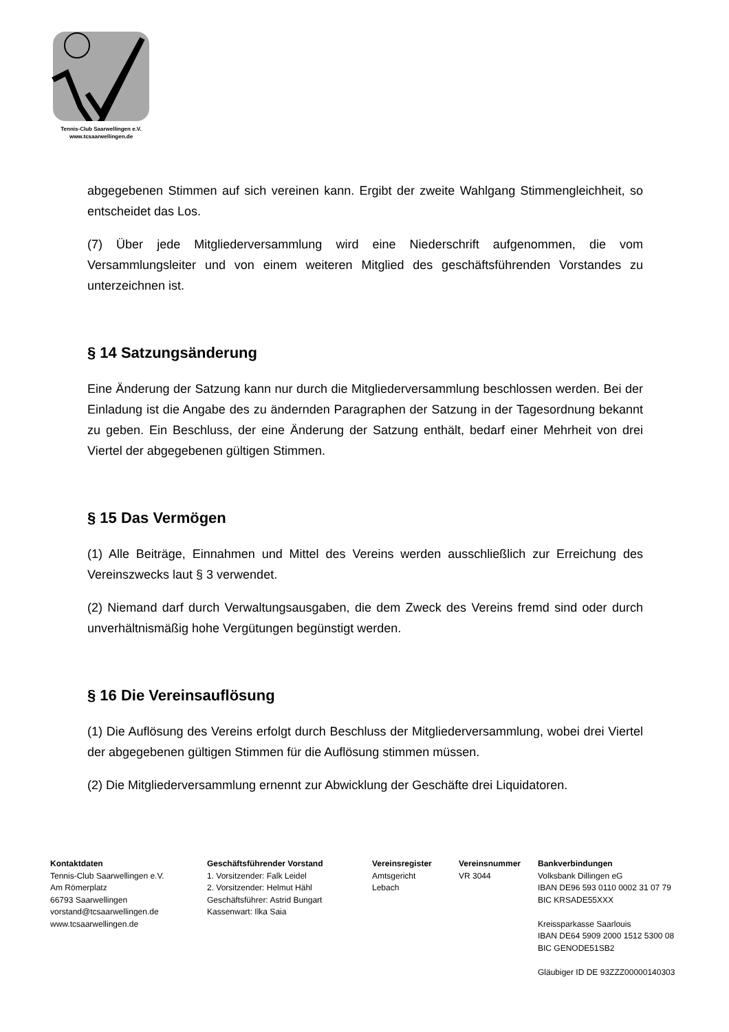Tennis-Club Saarwellingen e.V.
www.tcsaarwellingen.de
abgegebenen Stimmen auf sich vereinen kann. Ergibt der zweite Wahlgang Stimmengleichheit, so entscheidet das Los.
(7) Über jede Mitgliederversammlung wird eine Niederschrift aufgenommen, die vom Versammlungsleiter und von einem weiteren Mitglied des geschäftsführenden Vorstandes zu unterzeichnen ist.
§ 14 Satzungsänderung
Eine Änderung der Satzung kann nur durch die Mitgliederversammlung beschlossen werden. Bei der Einladung ist die Angabe des zu ändernden Paragraphen der Satzung in der Tagesordnung bekannt zu geben. Ein Beschluss, der eine Änderung der Satzung enthält, bedarf einer Mehrheit von drei Viertel der abgegebenen gültigen Stimmen.
§ 15 Das Vermögen
(1) Alle Beiträge, Einnahmen und Mittel des Vereins werden ausschließlich zur Erreichung des Vereinszwecks laut § 3 verwendet.
(2) Niemand darf durch Verwaltungsausgaben, die dem Zweck des Vereins fremd sind oder durch unverhältnismäßig hohe Vergütungen begünstigt werden.
§ 16 Die Vereinsauflösung
(1) Die Auflösung des Vereins erfolgt durch Beschluss der Mitgliederversammlung, wobei drei Viertel der abgegebenen gültigen Stimmen für die Auflösung stimmen müssen.
(2) Die Mitgliederversammlung ernennt zur Abwicklung der Geschäfte drei Liquidatoren.
Kontaktdaten
Tennis-Club Saarwellingen e.V.
Am Römerplatz
66793 Saarwellingen
vorstand@tcsaarwellingen.de
www.tcsaarwellingen.de
Geschäftsführender Vorstand
1. Vorsitzender: Falk Leidel
2. Vorsitzender: Helmut Hähl
Geschäftsführer: Astrid Bungart
Kassenwart: Ilka Saia
Vereinsregister
Amtsgericht
Lebach
Vereinsnummer
VR 3044
Bankverbindungen
Volksbank Dillingen eG
IBAN DE96 593 0110 0002 31 07 79
BIC KRSADE55XXX
Kreissparkasse Saarlouis
IBAN DE64 5909 2000 1512 5300 08
BIC GENODE51SB2
Gläubiger ID DE 93ZZZ00000140303